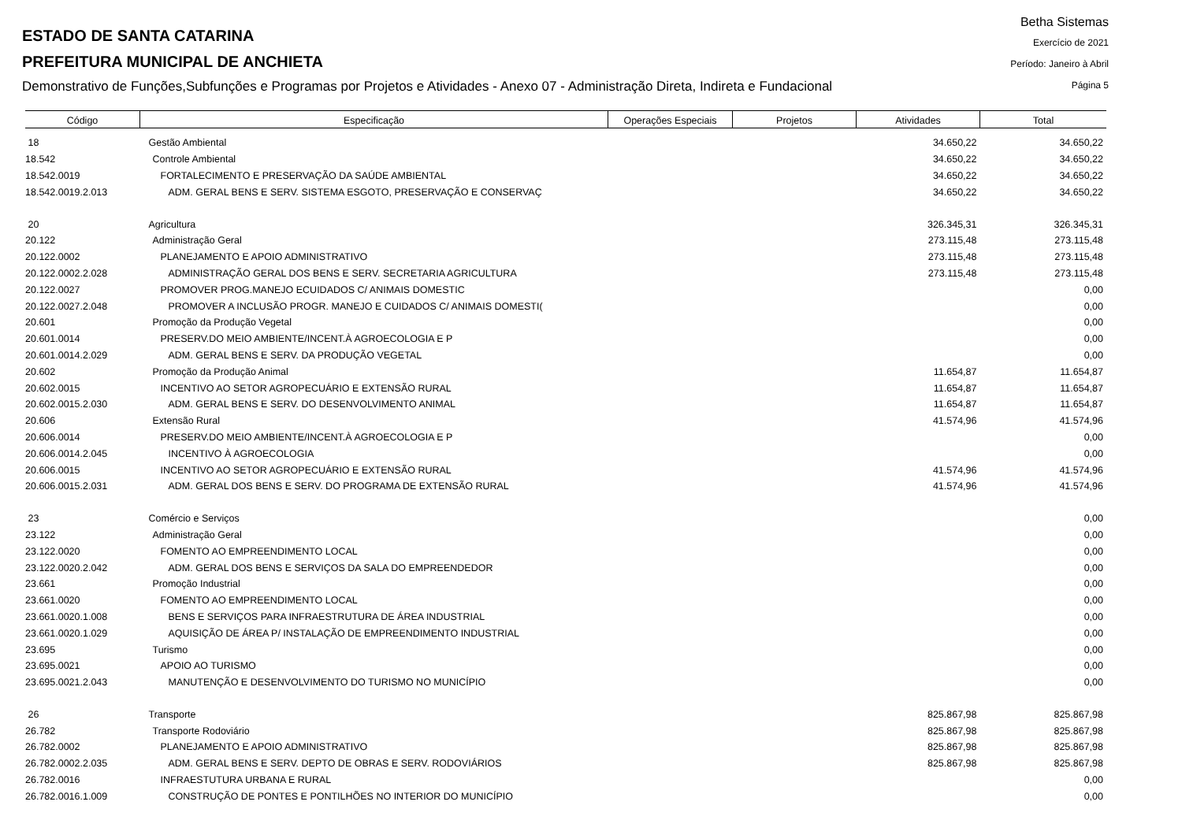ESTADO DE SANTA CATARINA
PREFEITURA MUNICIPAL DE ANCHIETA
Demonstrativo de Funções,Subfunções e Programas por Projetos e Atividades - Anexo 07 - Administração Direta, Indireta e Fundacional
Betha Sistemas
Exercício de 2021
Período: Janeiro à Abril
Página 5
| Código | Especificação | Operações Especiais | Projetos | Atividades | Total |
| --- | --- | --- | --- | --- | --- |
| 18 | Gestão Ambiental | | | 34.650,22 | 34.650,22 |
| 18.542 | Controle Ambiental | | | 34.650,22 | 34.650,22 |
| 18.542.0019 | FORTALECIMENTO E PRESERVAÇÃO DA SAÚDE AMBIENTAL | | | 34.650,22 | 34.650,22 |
| 18.542.0019.2.013 | ADM. GERAL BENS E SERV. SISTEMA ESGOTO, PRESERVAÇÃO E CONSERVAÇ | | | 34.650,22 | 34.650,22 |
| 20 | Agricultura | | | 326.345,31 | 326.345,31 |
| 20.122 | Administração Geral | | | 273.115,48 | 273.115,48 |
| 20.122.0002 | PLANEJAMENTO E APOIO ADMINISTRATIVO | | | 273.115,48 | 273.115,48 |
| 20.122.0002.2.028 | ADMINISTRAÇÃO GERAL DOS BENS E SERV. SECRETARIA AGRICULTURA | | | 273.115,48 | 273.115,48 |
| 20.122.0027 | PROMOVER PROG.MANEJO ECUIDADOS C/ ANIMAIS DOMESTIC | | | | 0,00 |
| 20.122.0027.2.048 | PROMOVER A INCLUSÃO PROGR. MANEJO E CUIDADOS C/ ANIMAIS DOMESTI( | | | | 0,00 |
| 20.601 | Promoção da Produção Vegetal | | | | 0,00 |
| 20.601.0014 | PRESERV.DO MEIO AMBIENTE/INCENT.À AGROECOLOGIA E P | | | | 0,00 |
| 20.601.0014.2.029 | ADM. GERAL BENS E SERV. DA PRODUÇÃO VEGETAL | | | | 0,00 |
| 20.602 | Promoção da Produção Animal | | | 11.654,87 | 11.654,87 |
| 20.602.0015 | INCENTIVO AO SETOR AGROPECUÁRIO E EXTENSÃO RURAL | | | 11.654,87 | 11.654,87 |
| 20.602.0015.2.030 | ADM. GERAL BENS E SERV. DO DESENVOLVIMENTO ANIMAL | | | 11.654,87 | 11.654,87 |
| 20.606 | Extensão Rural | | | 41.574,96 | 41.574,96 |
| 20.606.0014 | PRESERV.DO MEIO AMBIENTE/INCENT.À AGROECOLOGIA E P | | | | 0,00 |
| 20.606.0014.2.045 | INCENTIVO À AGROECOLOGIA | | | | 0,00 |
| 20.606.0015 | INCENTIVO AO SETOR AGROPECUÁRIO E EXTENSÃO RURAL | | | 41.574,96 | 41.574,96 |
| 20.606.0015.2.031 | ADM. GERAL DOS BENS E SERV. DO PROGRAMA DE EXTENSÃO RURAL | | | 41.574,96 | 41.574,96 |
| 23 | Comércio e Serviços | | | | 0,00 |
| 23.122 | Administração Geral | | | | 0,00 |
| 23.122.0020 | FOMENTO AO EMPREENDIMENTO LOCAL | | | | 0,00 |
| 23.122.0020.2.042 | ADM. GERAL DOS BENS E SERVIÇOS DA SALA DO EMPREENDEDOR | | | | 0,00 |
| 23.661 | Promoção Industrial | | | | 0,00 |
| 23.661.0020 | FOMENTO AO EMPREENDIMENTO LOCAL | | | | 0,00 |
| 23.661.0020.1.008 | BENS E SERVIÇOS PARA INFRAESTRUTURA DE ÁREA INDUSTRIAL | | | | 0,00 |
| 23.661.0020.1.029 | AQUISIÇÃO DE ÁREA P/ INSTALAÇÃO DE EMPREENDIMENTO INDUSTRIAL | | | | 0,00 |
| 23.695 | Turismo | | | | 0,00 |
| 23.695.0021 | APOIO AO TURISMO | | | | 0,00 |
| 23.695.0021.2.043 | MANUTENÇÃO E DESENVOLVIMENTO DO TURISMO NO MUNICÍPIO | | | | 0,00 |
| 26 | Transporte | | | 825.867,98 | 825.867,98 |
| 26.782 | Transporte Rodoviário | | | 825.867,98 | 825.867,98 |
| 26.782.0002 | PLANEJAMENTO E APOIO ADMINISTRATIVO | | | 825.867,98 | 825.867,98 |
| 26.782.0002.2.035 | ADM. GERAL BENS E SERV. DEPTO DE OBRAS E SERV. RODOVIÁRIOS | | | 825.867,98 | 825.867,98 |
| 26.782.0016 | INFRAESTUTURA URBANA E RURAL | | | | 0,00 |
| 26.782.0016.1.009 | CONSTRUÇÃO DE PONTES E PONTILHÕES NO INTERIOR DO MUNICÍPIO | | | | 0,00 |